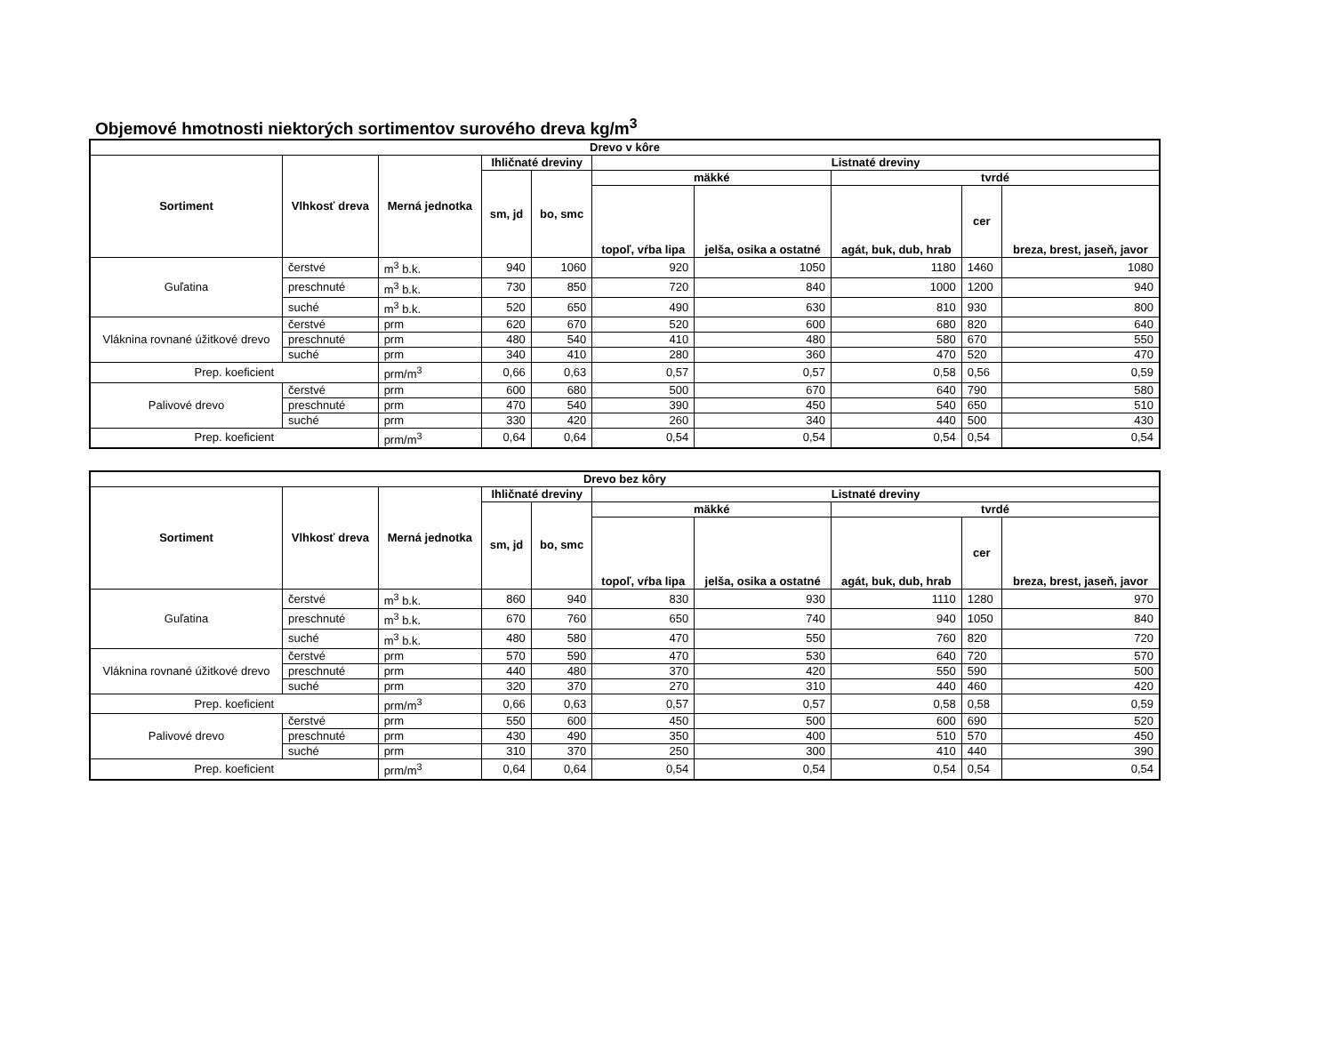Objemové hmotnosti niektorých sortimentov surového dreva kg/m<sup>3</sup>
| Drevo v kôre | | | | | | | | | |
| --- | --- | --- | --- | --- | --- | --- | --- | --- | --- |
| Sortiment | Vlhkosť dreva | Merná jednotka | Ihličnaté dreviny | | Listnaté dreviny | | | | |
| | | | sm, jd | bo, smc | mäkké | | tvrdé | | |
| | | | | | topoľ, vŕba lipa | jelša, osika a ostatné | agát, buk, dub, hrab | cer | breza, brest, jaseň, javor |
| Guľatina | čerstvé | m<sup>3</sup> b.k. | 940 | 1060 | 920 | 1050 | 1180 | 1460 | 1080 |
| | preschnuté | m<sup>3</sup> b.k. | 730 | 850 | 720 | 840 | 1000 | 1200 | 940 |
| | suché | m<sup>3</sup> b.k. | 520 | 650 | 490 | 630 | 810 | 930 | 800 |
| Vláknina rovnané úžitkové drevo | čerstvé | prm | 620 | 670 | 520 | 600 | 680 | 820 | 640 |
| | preschnuté | prm | 480 | 540 | 410 | 480 | 580 | 670 | 550 |
| | suché | prm | 340 | 410 | 280 | 360 | 470 | 520 | 470 |
| Prep. koeficient | | prm/m<sup>3</sup> | 0,66 | 0,63 | 0,57 | 0,57 | 0,58 | 0,56 | 0,59 |
| Palivové drevo | čerstvé | prm | 600 | 680 | 500 | 670 | 640 | 790 | 580 |
| | preschnuté | prm | 470 | 540 | 390 | 450 | 540 | 650 | 510 |
| | suché | prm | 330 | 420 | 260 | 340 | 440 | 500 | 430 |
| Prep. koeficient | | prm/m<sup>3</sup> | 0,64 | 0,64 | 0,54 | 0,54 | 0,54 | 0,54 | 0,54 |
| Drevo bez kôry | | | | | | | | | |
| --- | --- | --- | --- | --- | --- | --- | --- | --- | --- |
| Sortiment | Vlhkosť dreva | Merná jednotka | Ihličnaté dreviny | | Listnaté dreviny | | | | |
| | | | sm, jd | bo, smc | mäkké | | tvrdé | | |
| | | | | | topoľ, vŕba lipa | jelša, osika a ostatné | agát, buk, dub, hrab | cer | breza, brest, jaseň, javor |
| Guľatina | čerstvé | m<sup>3</sup> b.k. | 860 | 940 | 830 | 930 | 1110 | 1280 | 970 |
| | preschnuté | m<sup>3</sup> b.k. | 670 | 760 | 650 | 740 | 940 | 1050 | 840 |
| | suché | m<sup>3</sup> b.k. | 480 | 580 | 470 | 550 | 760 | 820 | 720 |
| Vláknina rovnané úžitkové drevo | čerstvé | prm | 570 | 590 | 470 | 530 | 640 | 720 | 570 |
| | preschnuté | prm | 440 | 480 | 370 | 420 | 550 | 590 | 500 |
| | suché | prm | 320 | 370 | 270 | 310 | 440 | 460 | 420 |
| Prep. koeficient | | prm/m<sup>3</sup> | 0,66 | 0,63 | 0,57 | 0,57 | 0,58 | 0,58 | 0,59 |
| Palivové drevo | čerstvé | prm | 550 | 600 | 450 | 500 | 600 | 690 | 520 |
| | preschnuté | prm | 430 | 490 | 350 | 400 | 510 | 570 | 450 |
| | suché | prm | 310 | 370 | 250 | 300 | 410 | 440 | 390 |
| Prep. koeficient | | prm/m<sup>3</sup> | 0,64 | 0,64 | 0,54 | 0,54 | 0,54 | 0,54 | 0,54 |